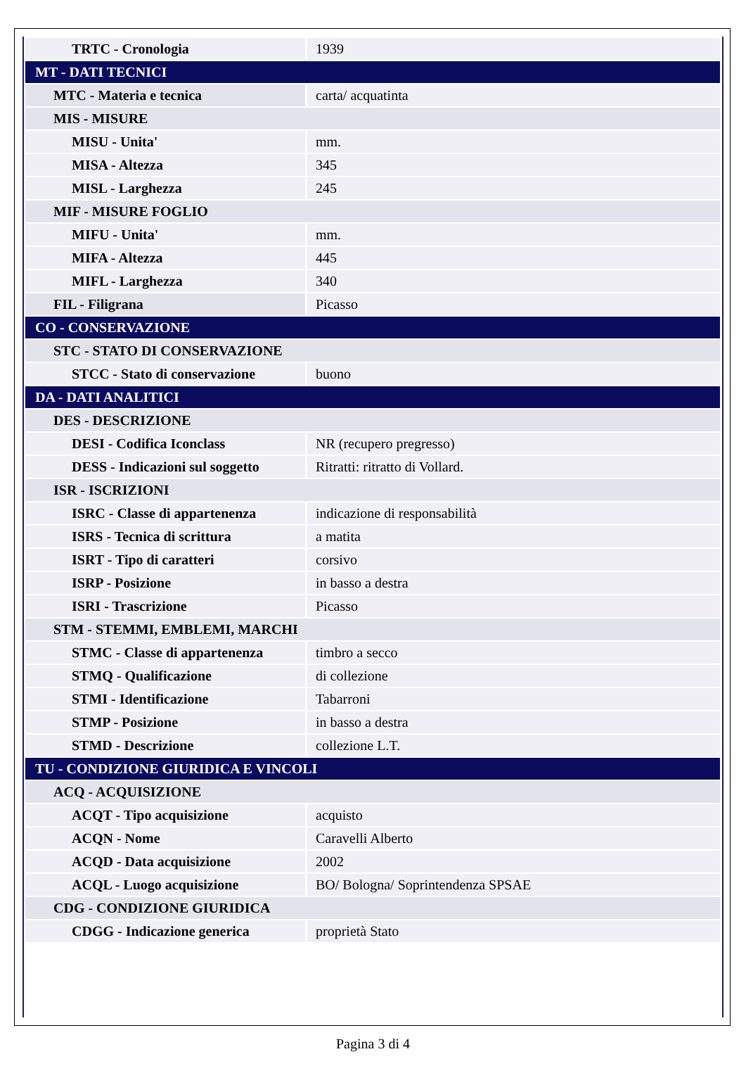| TRTC - Cronologia | 1939 |
| MT - DATI TECNICI | |
| MTC - Materia e tecnica | carta/ acquatinta |
| MIS - MISURE | |
| MISU - Unita' | mm. |
| MISA - Altezza | 345 |
| MISL - Larghezza | 245 |
| MIF - MISURE FOGLIO | |
| MIFU - Unita' | mm. |
| MIFA - Altezza | 445 |
| MIFL - Larghezza | 340 |
| FIL - Filigrana | Picasso |
| CO - CONSERVAZIONE | |
| STC - STATO DI CONSERVAZIONE | |
| STCC - Stato di conservazione | buono |
| DA - DATI ANALITICI | |
| DES - DESCRIZIONE | |
| DESI - Codifica Iconclass | NR (recupero pregresso) |
| DESS - Indicazioni sul soggetto | Ritratti: ritratto di Vollard. |
| ISR - ISCRIZIONI | |
| ISRC - Classe di appartenenza | indicazione di responsabilità |
| ISRS - Tecnica di scrittura | a matita |
| ISRT - Tipo di caratteri | corsivo |
| ISRP - Posizione | in basso a destra |
| ISRI - Trascrizione | Picasso |
| STM - STEMMI, EMBLEMI, MARCHI | |
| STMC - Classe di appartenenza | timbro a secco |
| STMQ - Qualificazione | di collezione |
| STMI - Identificazione | Tabarroni |
| STMP - Posizione | in basso a destra |
| STMD - Descrizione | collezione L.T. |
| TU - CONDIZIONE GIURIDICA E VINCOLI | |
| ACQ - ACQUISIZIONE | |
| ACQT - Tipo acquisizione | acquisto |
| ACQN - Nome | Caravelli Alberto |
| ACQD - Data acquisizione | 2002 |
| ACQL - Luogo acquisizione | BO/ Bologna/ Soprintendenza SPSAE |
| CDG - CONDIZIONE GIURIDICA | |
| CDGG - Indicazione generica | proprietà Stato |
Pagina 3 di 4